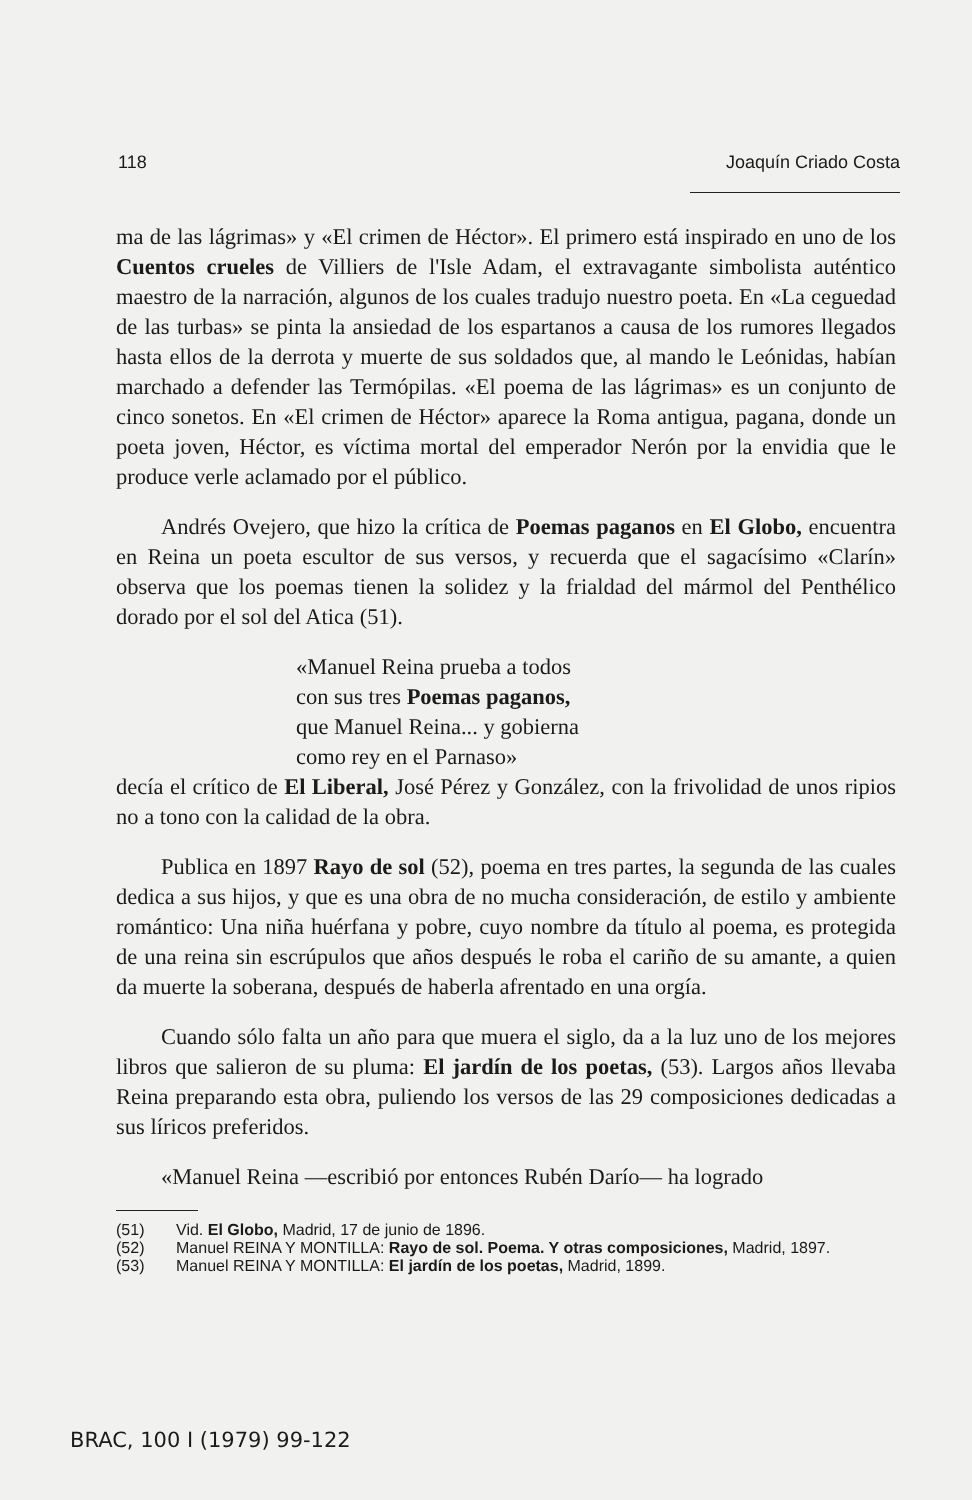118 Joaquín Criado Costa
ma de las lágrimas» y «El crimen de Héctor». El primero está inspirado en uno de los Cuentos crueles de Villiers de l'Isle Adam, el extravagante simbolista auténtico maestro de la narración, algunos de los cuales tradujo nuestro poeta. En «La ceguedad de las turbas» se pinta la ansiedad de los espartanos a causa de los rumores llegados hasta ellos de la derrota y muerte de sus soldados que, al mando le Leónidas, habían marchado a defender las Termópilas. «El poema de las lágrimas» es un conjunto de cinco sonetos. En «El crimen de Héctor» aparece la Roma antigua, pagana, donde un poeta joven, Héctor, es víctima mortal del emperador Nerón por la envidia que le produce verle aclamado por el público.
Andrés Ovejero, que hizo la crítica de Poemas paganos en El Globo, encuentra en Reina un poeta escultor de sus versos, y recuerda que el sagacísimo «Clarín» observa que los poemas tienen la solidez y la frialdad del mármol del Penthélico dorado por el sol del Atica (51).
«Manuel Reina prueba a todos
con sus tres Poemas paganos,
que Manuel Reina... y gobierna
como rey en el Parnaso»
decía el crítico de El Liberal, José Pérez y González, con la frivolidad de unos ripios no a tono con la calidad de la obra.
Publica en 1897 Rayo de sol (52), poema en tres partes, la segunda de las cuales dedica a sus hijos, y que es una obra de no mucha consideración, de estilo y ambiente romántico: Una niña huérfana y pobre, cuyo nombre da título al poema, es protegida de una reina sin escrúpulos que años después le roba el cariño de su amante, a quien da muerte la soberana, después de haberla afrentado en una orgía.
Cuando sólo falta un año para que muera el siglo, da a la luz uno de los mejores libros que salieron de su pluma: El jardín de los poetas, (53). Largos años llevaba Reina preparando esta obra, puliendo los versos de las 29 composiciones dedicadas a sus líricos preferidos.
«Manuel Reina —escribió por entonces Rubén Darío— ha logrado
(51) Vid. El Globo, Madrid, 17 de junio de 1896.
(52) Manuel REINA Y MONTILLA: Rayo de sol. Poema. Y otras composiciones, Madrid, 1897.
(53) Manuel REINA Y MONTILLA: El jardín de los poetas, Madrid, 1899.
BRAC, 100 I (1979) 99-122